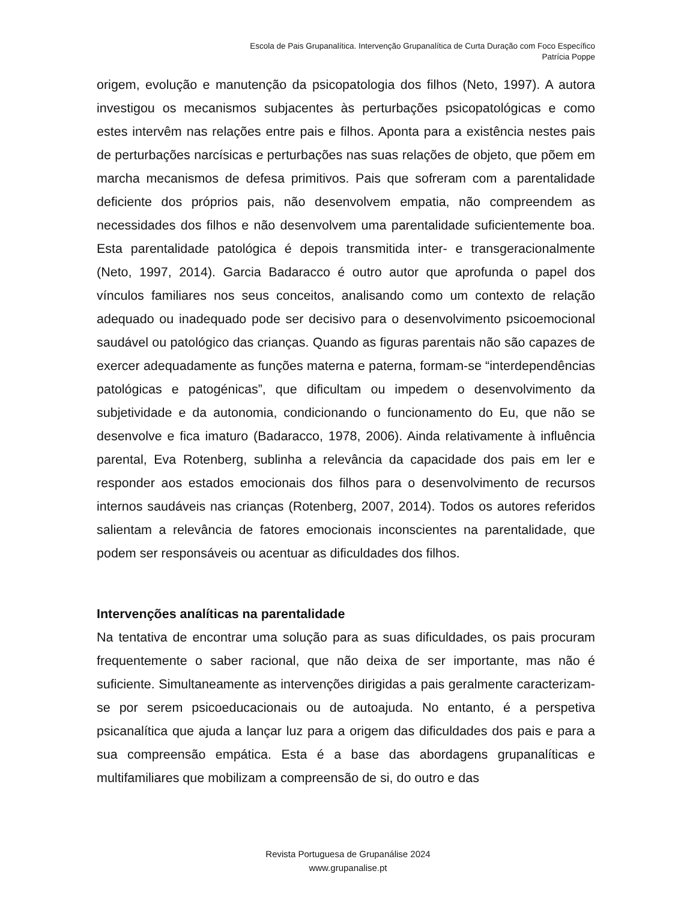Escola de Pais Grupanalítica. Intervenção Grupanalítica de Curta Duração com Foco Específico
Patrícia Poppe
origem, evolução e manutenção da psicopatologia dos filhos (Neto, 1997). A autora investigou os mecanismos subjacentes às perturbações psicopatológicas e como estes intervêm nas relações entre pais e filhos. Aponta para a existência nestes pais de perturbações narcísicas e perturbações nas suas relações de objeto, que põem em marcha mecanismos de defesa primitivos. Pais que sofreram com a parentalidade deficiente dos próprios pais, não desenvolvem empatia, não compreendem as necessidades dos filhos e não desenvolvem uma parentalidade suficientemente boa. Esta parentalidade patológica é depois transmitida inter- e transgeracionalmente (Neto, 1997, 2014). Garcia Badaracco é outro autor que aprofunda o papel dos vínculos familiares nos seus conceitos, analisando como um contexto de relação adequado ou inadequado pode ser decisivo para o desenvolvimento psicoemocional saudável ou patológico das crianças. Quando as figuras parentais não são capazes de exercer adequadamente as funções materna e paterna, formam-se “interdependências patológicas e patogénicas”, que dificultam ou impedem o desenvolvimento da subjetividade e da autonomia, condicionando o funcionamento do Eu, que não se desenvolve e fica imaturo (Badaracco, 1978, 2006). Ainda relativamente à influência parental, Eva Rotenberg, sublinha a relevância da capacidade dos pais em ler e responder aos estados emocionais dos filhos para o desenvolvimento de recursos internos saudáveis nas crianças (Rotenberg, 2007, 2014). Todos os autores referidos salientam a relevância de fatores emocionais inconscientes na parentalidade, que podem ser responsáveis ou acentuar as dificuldades dos filhos.
Intervenções analíticas na parentalidade
Na tentativa de encontrar uma solução para as suas dificuldades, os pais procuram frequentemente o saber racional, que não deixa de ser importante, mas não é suficiente. Simultaneamente as intervenções dirigidas a pais geralmente caracterizam-se por serem psicoeducacionais ou de autoajuda. No entanto, é a perspetiva psicanalítica que ajuda a lançar luz para a origem das dificuldades dos pais e para a sua compreensão empática. Esta é a base das abordagens grupanalíticas e multifamiliares que mobilizam a compreensão de si, do outro e das
Revista Portuguesa de Grupanálise 2024
www.grupanalise.pt